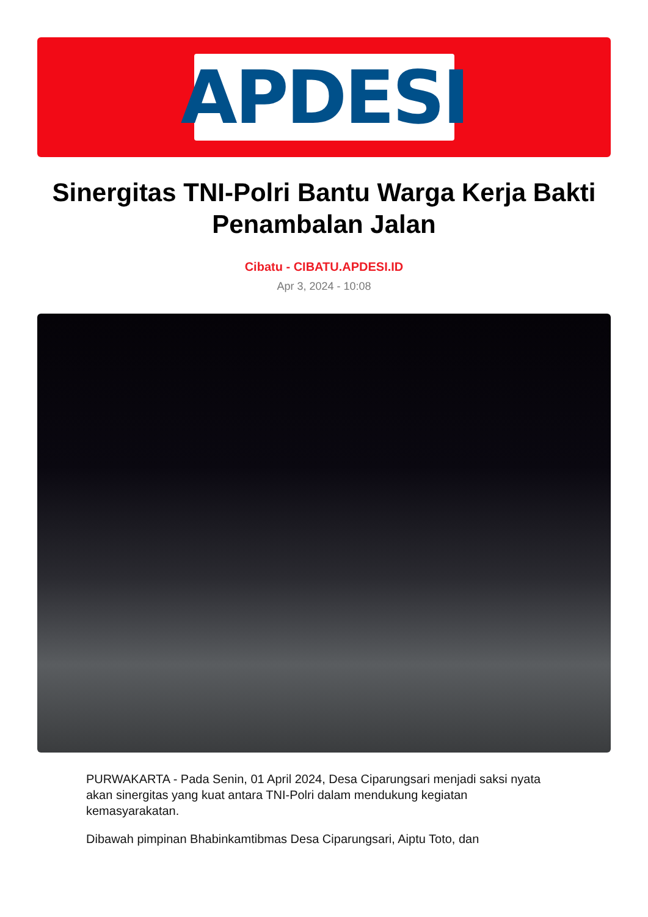APDESI
Sinergitas TNI-Polri Bantu Warga Kerja Bakti Penambalan Jalan
Cibatu - CIBATU.APDESI.ID
Apr 3, 2024 - 10:08
PURWAKARTA - Pada Senin, 01 April 2024, Desa Ciparungsari menjadi saksi nyata akan sinergitas yang kuat antara TNI-Polri dalam mendukung kegiatan kemasyarakatan.
Dibawah pimpinan Bhabinkamtibmas Desa Ciparungsari, Aiptu Toto, dan